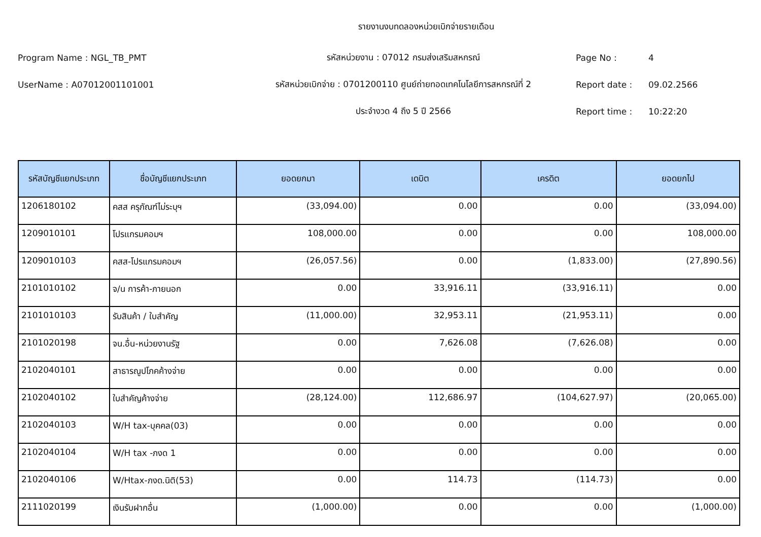รายงานงบทดลองหน่วยเบิกจ่ายรายเดือน
Program Name : NGL_TB_PMT รหัสหน่วยงาน : 07012 กรมส่งเสริมสหกรณ์ Page No : 4
UserName : A07012001101001 รหัสหน่วยเบิกจ่าย : 0701200110 ศูนย์ถ่ายทอดเทคโนโลยีการสหกรณ์ที่ 2 Report date : 09.02.2566
ประจำงวด 4 ถึง 5 ปี 2566 Report time : 10:22:20
| รหัสบัญชีแยกประเภท | ชื่อบัญชีแยกประเภท | ยอดยกมา | เดบิต | เครดิต | ยอดยกไป |
| --- | --- | --- | --- | --- | --- |
| 1206180102 | คสส ครุภัณฑ์ไม่ระบุฯ | (33,094.00) | 0.00 | 0.00 | (33,094.00) |
| 1209010101 | โปรแกรมคอมฯ | 108,000.00 | 0.00 | 0.00 | 108,000.00 |
| 1209010103 | คสส-โปรแกรมคอมฯ | (26,057.56) | 0.00 | (1,833.00) | (27,890.56) |
| 2101010102 | จ/น การค้า-ภายนอก | 0.00 | 33,916.11 | (33,916.11) | 0.00 |
| 2101010103 | รับสินค้า / ใบสำคัญ | (11,000.00) | 32,953.11 | (21,953.11) | 0.00 |
| 2101020198 | จน.อื่น-หน่วยงานรัฐ | 0.00 | 7,626.08 | (7,626.08) | 0.00 |
| 2102040101 | สาธารณูปโภคค้างจ่าย | 0.00 | 0.00 | 0.00 | 0.00 |
| 2102040102 | ใบสำคัญค้างจ่าย | (28,124.00) | 112,686.97 | (104,627.97) | (20,065.00) |
| 2102040103 | W/H tax-บุคคล(03) | 0.00 | 0.00 | 0.00 | 0.00 |
| 2102040104 | W/H tax -ภงด 1 | 0.00 | 0.00 | 0.00 | 0.00 |
| 2102040106 | W/Htax-ภงด.นิติ(53) | 0.00 | 114.73 | (114.73) | 0.00 |
| 2111020199 | เงินรับฝากอื่น | (1,000.00) | 0.00 | 0.00 | (1,000.00) |